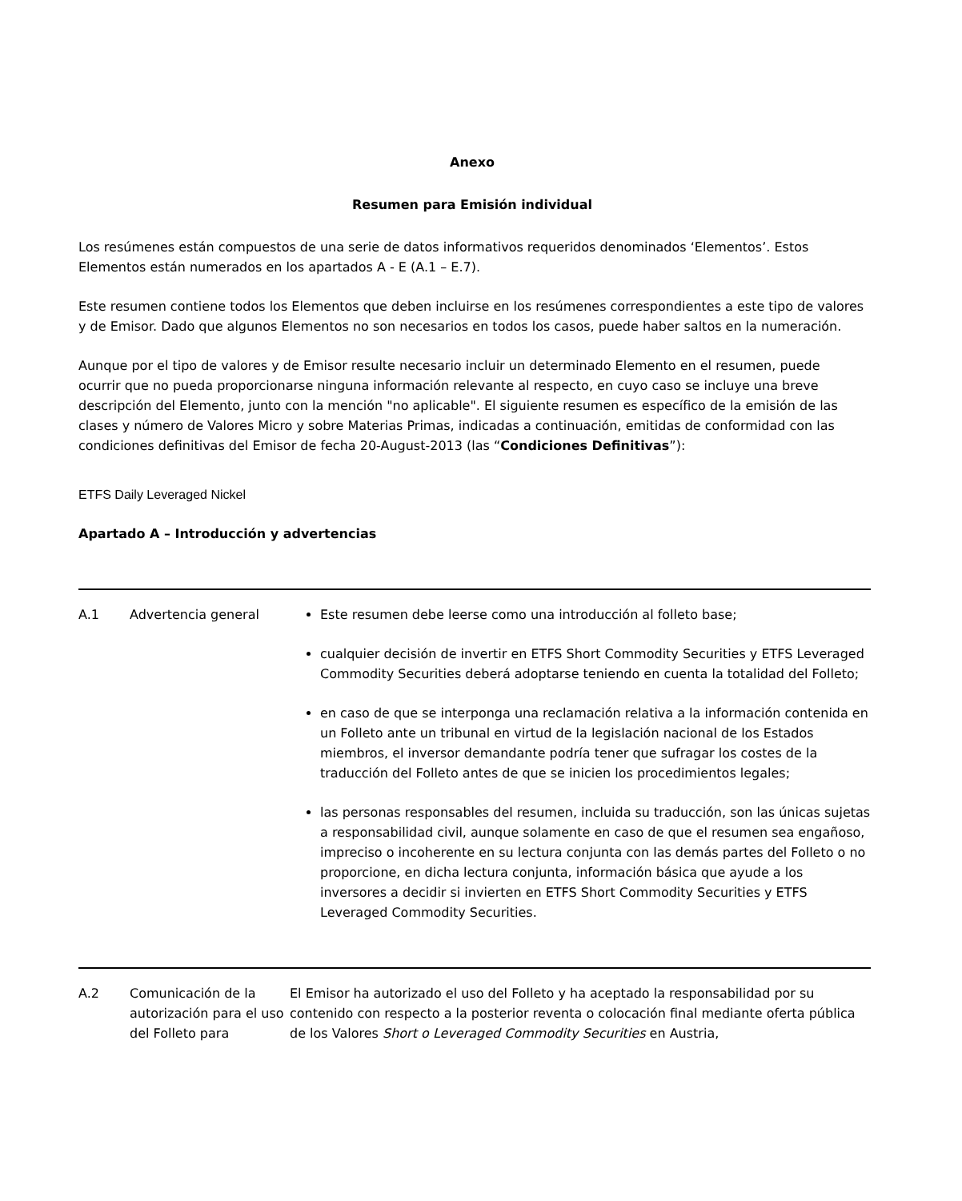Anexo
Resumen para Emisión individual
Los resúmenes están compuestos de una serie de datos informativos requeridos denominados ‘Elementos’. Estos Elementos están numerados en los apartados A - E (A.1 – E.7).
Este resumen contiene todos los Elementos que deben incluirse en los resúmenes correspondientes a este tipo de valores y de Emisor. Dado que algunos Elementos no son necesarios en todos los casos, puede haber saltos en la numeración.
Aunque por el tipo de valores y de Emisor resulte necesario incluir un determinado Elemento en el resumen, puede ocurrir que no pueda proporcionarse ninguna información relevante al respecto, en cuyo caso se incluye una breve descripción del Elemento, junto con la mención "no aplicable". El siguiente resumen es específico de la emisión de las clases y número de Valores Micro y sobre Materias Primas, indicadas a continuación, emitidas de conformidad con las condiciones definitivas del Emisor de fecha 20-August-2013 (las “Condiciones Definitivas”):
ETFS Daily Leveraged Nickel
Apartado A – Introducción y advertencias
| A.1 | Advertencia general | Este resumen debe leerse como una introducción al folleto base; cualquier decisión de invertir en ETFS Short Commodity Securities y ETFS Leveraged Commodity Securities deberá adoptarse teniendo en cuenta la totalidad del Folleto; en caso de que se interponga una reclamación relativa a la información contenida en un Folleto ante un tribunal en virtud de la legislación nacional de los Estados miembros, el inversor demandante podría tener que sufragar los costes de la traducción del Folleto antes de que se inicien los procedimientos legales; las personas responsables del resumen, incluida su traducción, son las únicas sujetas a responsabilidad civil, aunque solamente en caso de que el resumen sea engañoso, impreciso o incoherente en su lectura conjunta con las demás partes del Folleto o no proporcione, en dicha lectura conjunta, información básica que ayude a los inversores a decidir si invierten en ETFS Short Commodity Securities y ETFS Leveraged Commodity Securities. |
| A.2 | Comunicación de la autorización para el uso del Folleto para | El Emisor ha autorizado el uso del Folleto y ha aceptado la responsabilidad por su contenido con respecto a la posterior reventa o colocación final mediante oferta pública de los Valores Short o Leveraged Commodity Securities en Austria, |